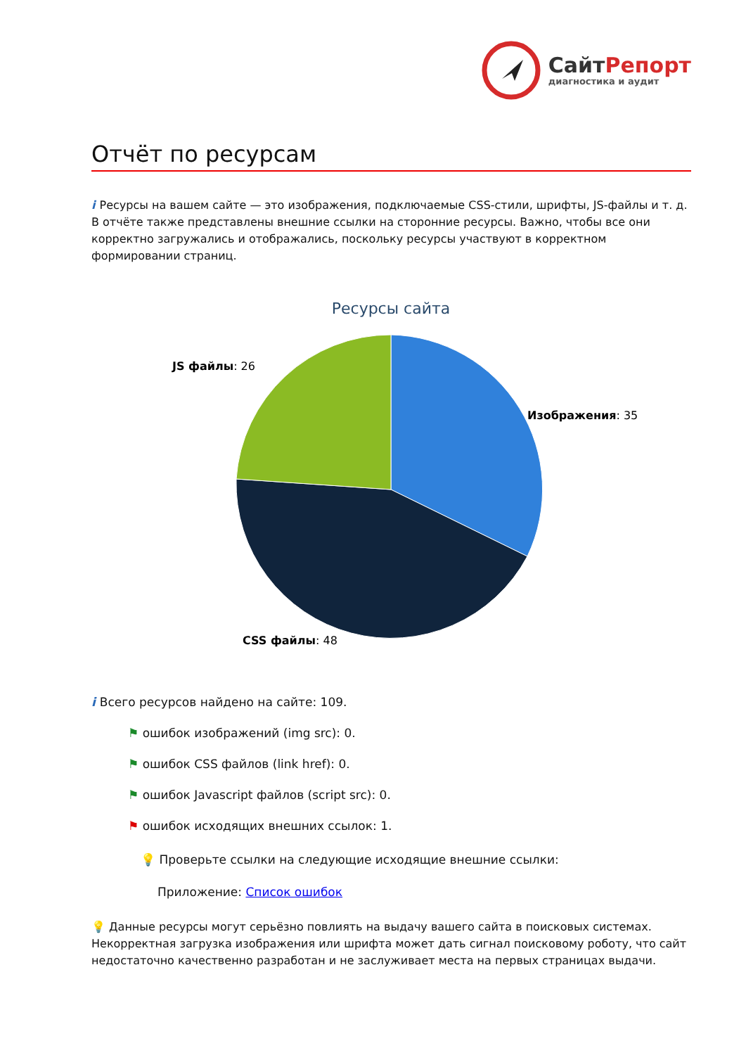СайтРепорт
диагностика и аудит
Отчёт по ресурсам
i Ресурсы на вашем сайте — это изображения, подключаемые CSS-стили, шрифты, JS-файлы и т. д. В отчёте также представлены внешние ссылки на сторонние ресурсы. Важно, чтобы все они корректно загружались и отображались, поскольку ресурсы участвуют в корректном формировании страниц.
Ресурсы сайта
Изображения: 35
JS файлы: 26
CSS файлы: 48
i Всего ресурсов найдено на сайте: 109.
⚑ ошибок изображений (img src): 0.
⚑ ошибок CSS файлов (link href): 0.
⚑ ошибок Javascript файлов (script src): 0.
⚑ ошибок исходящих внешних ссылок: 1.
💡 Проверьте ссылки на следующие исходящие внешние ссылки:
Приложение: Список ошибок
💡 Данные ресурсы могут серьёзно повлиять на выдачу вашего сайта в поисковых системах. Некорректная загрузка изображения или шрифта может дать сигнал поисковому роботу, что сайт недостаточно качественно разработан и не заслуживает места на первых страницах выдачи.